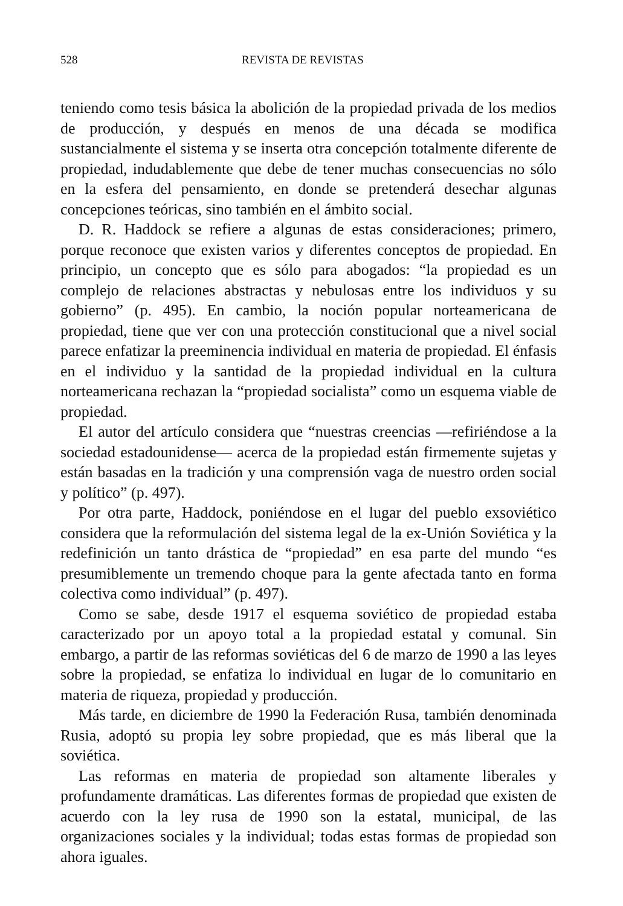528 REVISTA DE REVISTAS
teniendo como tesis básica la abolición de la propiedad privada de los medios de producción, y después en menos de una década se modifica sustancialmente el sistema y se inserta otra concepción totalmente diferente de propiedad, indudablemente que debe de tener muchas consecuencias no sólo en la esfera del pensamiento, en donde se pretenderá desechar algunas concepciones teóricas, sino también en el ámbito social.
D. R. Haddock se refiere a algunas de estas consideraciones; primero, porque reconoce que existen varios y diferentes conceptos de propiedad. En principio, un concepto que es sólo para abogados: “la propiedad es un complejo de relaciones abstractas y nebulosas entre los individuos y su gobierno” (p. 495). En cambio, la noción popular norteamericana de propiedad, tiene que ver con una protección constitucional que a nivel social parece enfatizar la preeminencia individual en materia de propiedad. El énfasis en el individuo y la santidad de la propiedad individual en la cultura norteamericana rechazan la “propiedad socialista” como un esquema viable de propiedad.
El autor del artículo considera que “nuestras creencias —refiriéndose a la sociedad estadounidense— acerca de la propiedad están firmemente sujetas y están basadas en la tradición y una comprensión vaga de nuestro orden social y político” (p. 497).
Por otra parte, Haddock, poniéndose en el lugar del pueblo exsoviético considera que la reformulación del sistema legal de la ex-Unión Soviética y la redefinición un tanto drástica de “propiedad” en esa parte del mundo “es presumiblemente un tremendo choque para la gente afectada tanto en forma colectiva como individual” (p. 497).
Como se sabe, desde 1917 el esquema soviético de propiedad estaba caracterizado por un apoyo total a la propiedad estatal y comunal. Sin embargo, a partir de las reformas soviéticas del 6 de marzo de 1990 a las leyes sobre la propiedad, se enfatiza lo individual en lugar de lo comunitario en materia de riqueza, propiedad y producción.
Más tarde, en diciembre de 1990 la Federación Rusa, también denominada Rusia, adoptó su propia ley sobre propiedad, que es más liberal que la soviética.
Las reformas en materia de propiedad son altamente liberales y profundamente dramáticas. Las diferentes formas de propiedad que existen de acuerdo con la ley rusa de 1990 son la estatal, municipal, de las organizaciones sociales y la individual; todas estas formas de propiedad son ahora iguales.